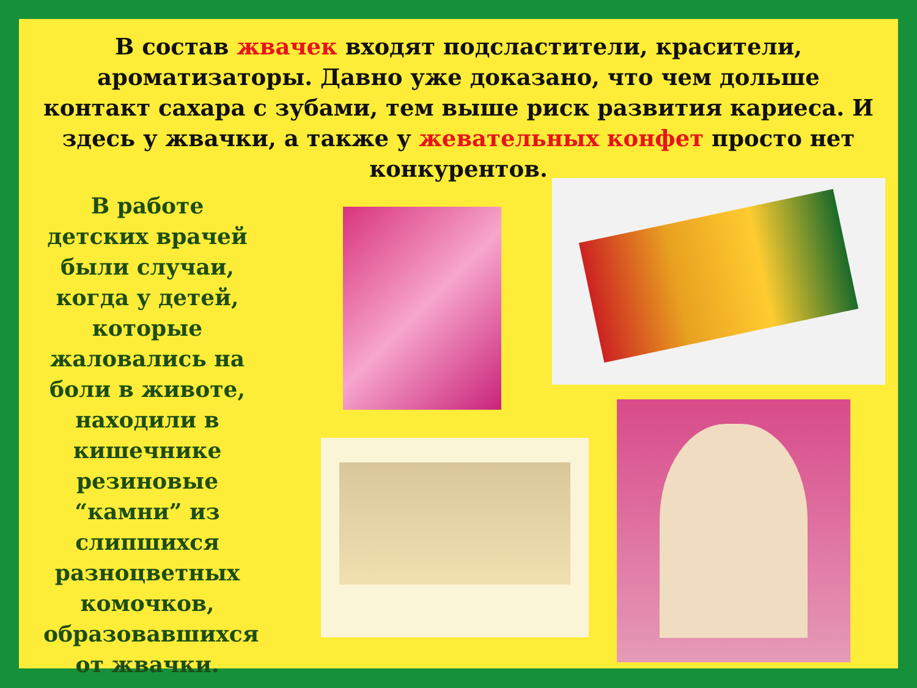В состав жвачек входят подсластители, красители, ароматизаторы. Давно уже доказано, что чем дольше контакт сахара с зубами, тем выше риск развития кариеса. И здесь у жвачки, а также у жевательных конфет просто нет конкурентов.
В работе детских врачей были случаи, когда у детей, которые жаловались на боли в животе, находили в кишечнике резиновые “камни” из слипшихся разноцветных комочков, образовавшихся от жвачки.